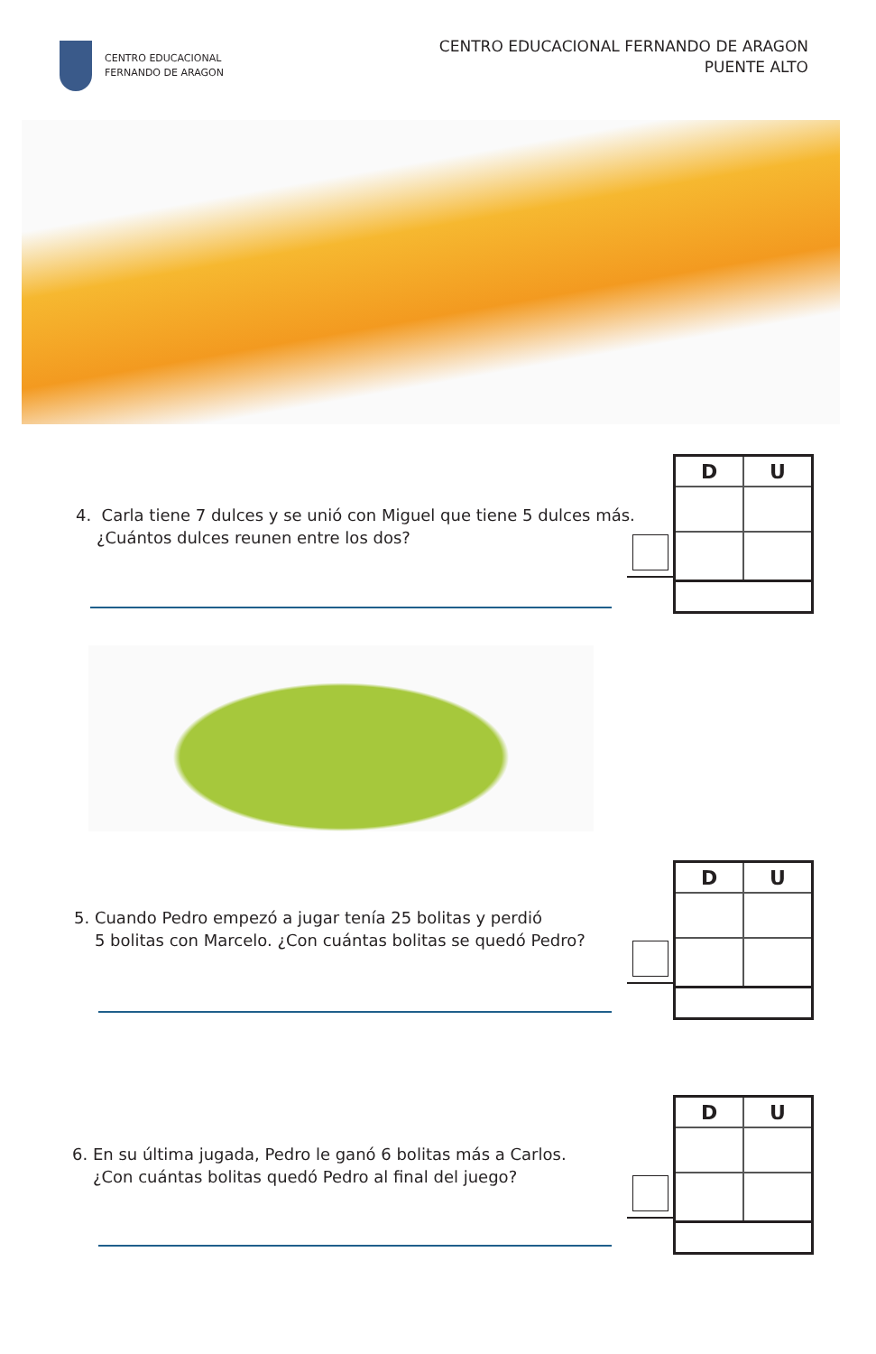CENTRO EDUCACIONAL
FERNANDO DE ARAGON
CENTRO EDUCACIONAL FERNANDO DE ARAGON
PUENTE ALTO
4. Carla tiene 7 dulces y se unió con Miguel que tiene 5 dulces más.
¿Cuántos dulces reunen entre los dos?
| D | U |
| --- | --- |
5. Cuando Pedro empezó a jugar tenía 25 bolitas y perdió
5 bolitas con Marcelo. ¿Con cuántas bolitas se quedó Pedro?
| D | U |
| --- | --- |
6. En su última jugada, Pedro le ganó 6 bolitas más a Carlos.
¿Con cuántas bolitas quedó Pedro al final del juego?
| D | U |
| --- | --- |